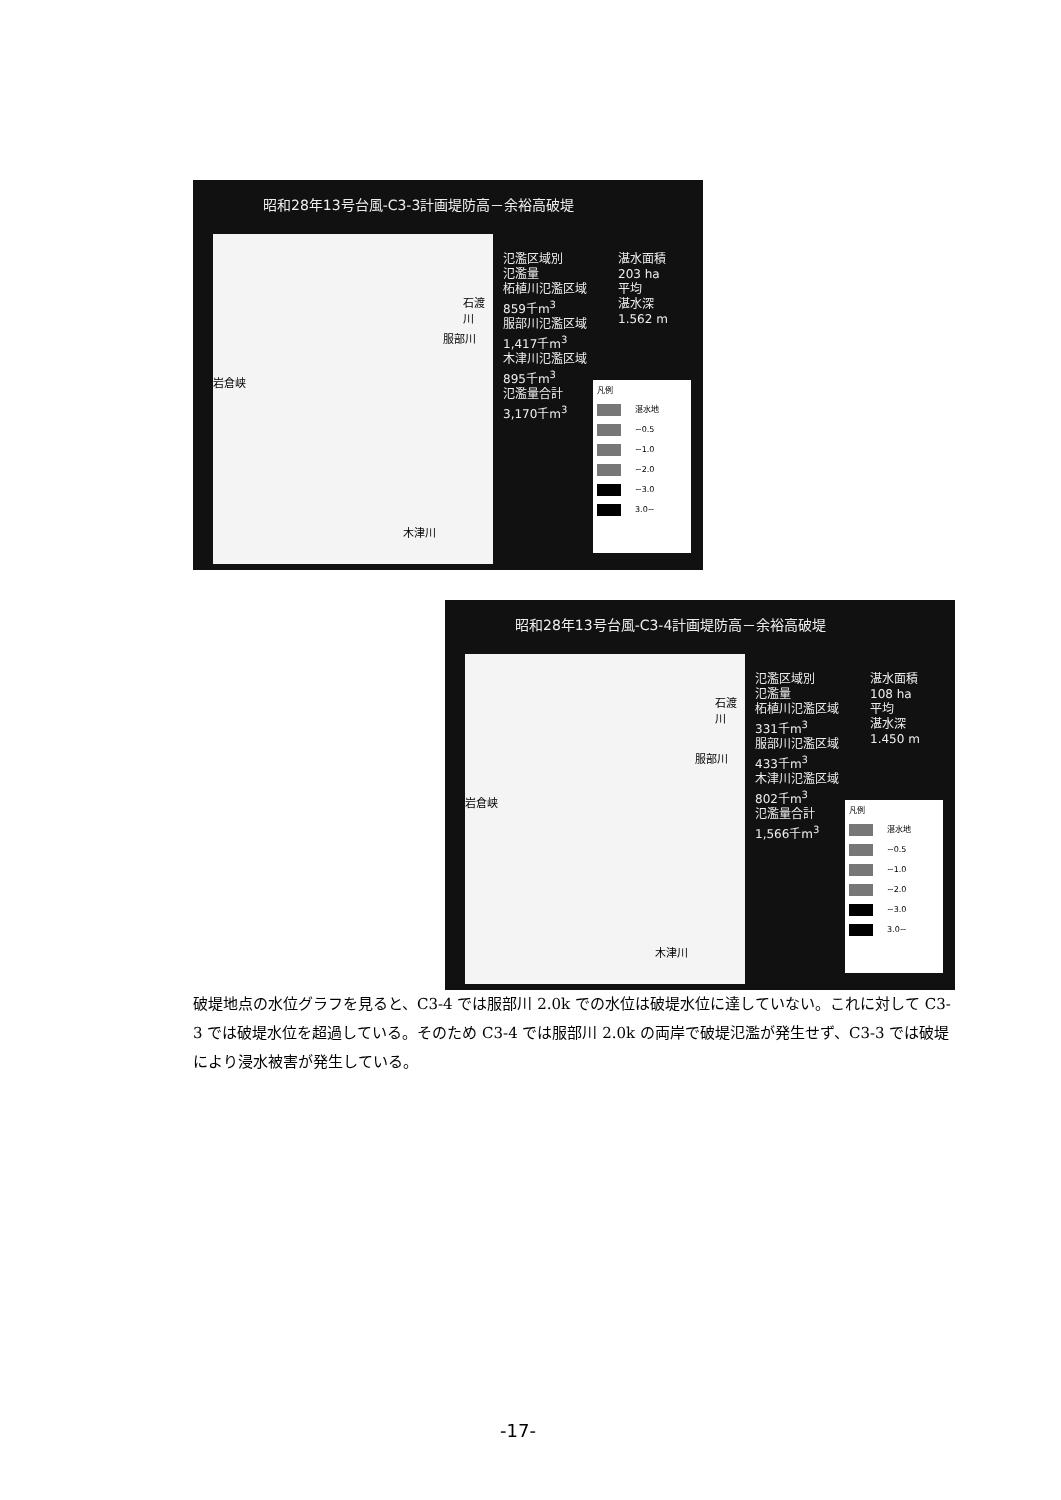昭和28年13号台風-C3-3計画堤防高－余裕高破堤
石渡川
服部川
岩倉峡
木津川
氾濫区域別
氾濫量
柘植川氾濫区域
859千m<sup>3</sup>
服部川氾濫区域
1,417千m<sup>3</sup>
木津川氾濫区域
895千m<sup>3</sup>
氾濫量合計
3,170千m<sup>3</sup>
湛水面積
203 ha
平均
湛水深
1.562 m
凡例
湛水地
~0.5
~1.0
~2.0
~3.0
3.0~
昭和28年13号台風-C3-4計画堤防高－余裕高破堤
石渡川
服部川
岩倉峡
木津川
氾濫区域別
氾濫量
柘植川氾濫区域
331千m<sup>3</sup>
服部川氾濫区域
433千m<sup>3</sup>
木津川氾濫区域
802千m<sup>3</sup>
氾濫量合計
1,566千m<sup>3</sup>
湛水面積
108 ha
平均
湛水深
1.450 m
凡例
湛水地
~0.5
~1.0
~2.0
~3.0
3.0~
破堤地点の水位グラフを見ると、C3-4 では服部川 2.0k での水位は破堤水位に達していない。これに対して C3-3 では破堤水位を超過している。そのため C3-4 では服部川 2.0k の両岸で破堤氾濫が発生せず、C3-3 では破堤により浸水被害が発生している。
-17-